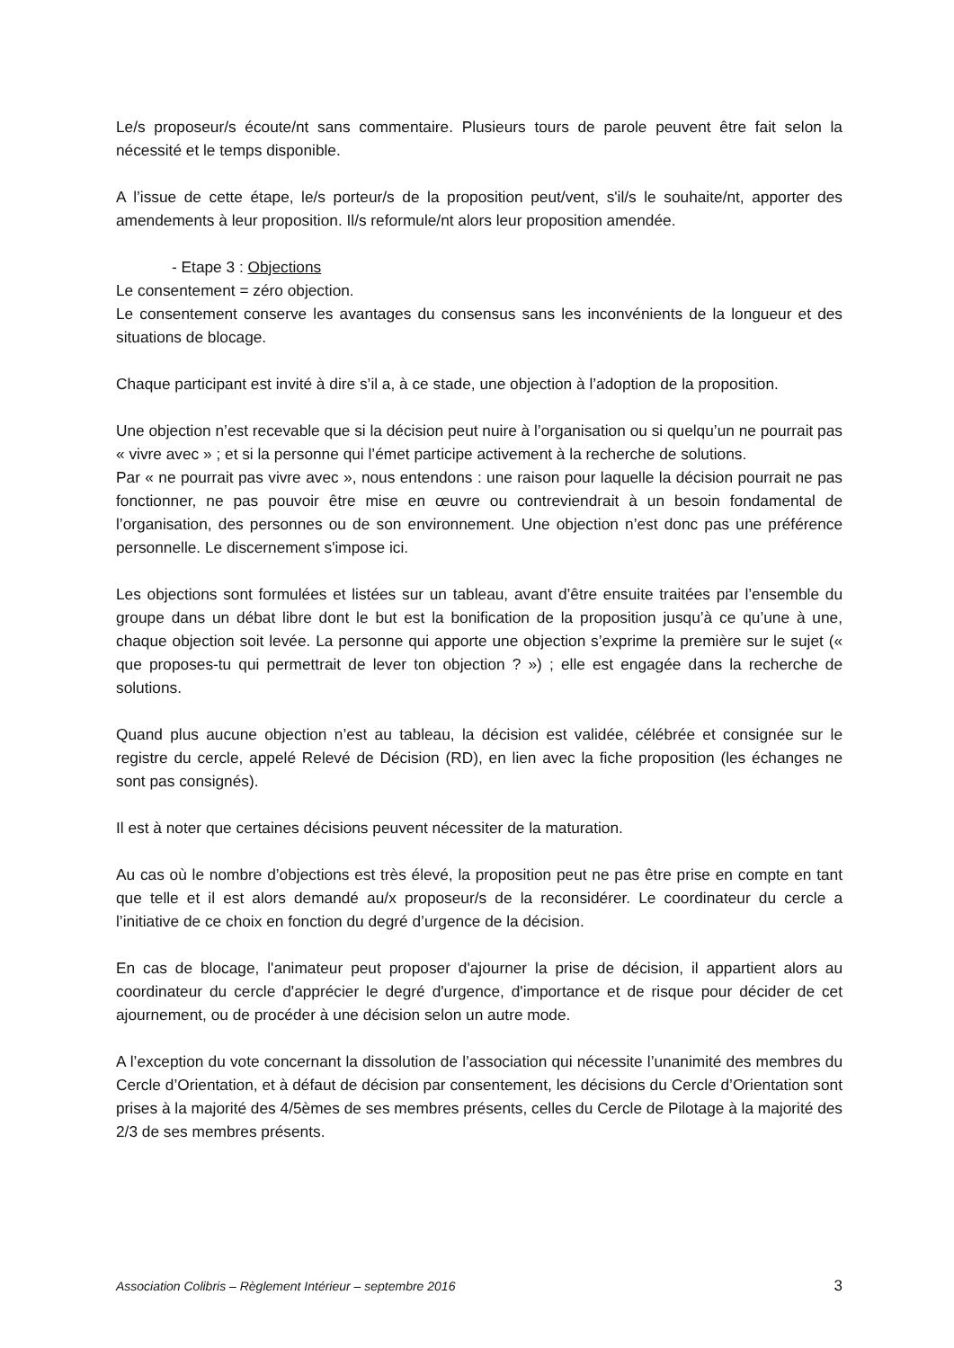Le/s proposeur/s écoute/nt sans commentaire. Plusieurs tours de parole peuvent être fait selon la nécessité et le temps disponible.
A l’issue de cette étape, le/s porteur/s de la proposition peut/vent, s'il/s le souhaite/nt, apporter des amendements à leur proposition. Il/s reformule/nt alors leur proposition amendée.
- Etape 3 : Objections
Le consentement = zéro objection.
Le consentement conserve les avantages du consensus sans les inconvénients de la longueur et des situations de blocage.
Chaque participant est invité à dire s’il a, à ce stade, une objection à l’adoption de la proposition.
Une objection n’est recevable que si la décision peut nuire à l’organisation ou si quelqu’un ne pourrait pas « vivre avec » ; et si la personne qui l’émet participe activement à la recherche de solutions.
Par « ne pourrait pas vivre avec », nous entendons : une raison pour laquelle la décision pourrait ne pas fonctionner, ne pas pouvoir être mise en œuvre ou contreviendrait à un besoin fondamental de l’organisation, des personnes ou de son environnement. Une objection n’est donc pas une préférence personnelle. Le discernement s'impose ici.
Les objections sont formulées et listées sur un tableau, avant d’être ensuite traitées par l’ensemble du groupe dans un débat libre dont le but est la bonification de la proposition jusqu’à ce qu’une à une, chaque objection soit levée. La personne qui apporte une objection s’exprime la première sur le sujet (« que proposes-tu qui permettrait de lever ton objection ? ») ; elle est engagée dans la recherche de solutions.
Quand plus aucune objection n’est au tableau, la décision est validée, célébrée et consignée sur le registre du cercle, appelé Relevé de Décision (RD), en lien avec la fiche proposition (les échanges ne sont pas consignés).
Il est à noter que certaines décisions peuvent nécessiter de la maturation.
Au cas où le nombre d’objections est très élevé, la proposition peut ne pas être prise en compte en tant que telle et il est alors demandé au/x proposeur/s de la reconsidérer. Le coordinateur du cercle a l’initiative de ce choix en fonction du degré d’urgence de la décision.
En cas de blocage, l'animateur peut proposer d'ajourner la prise de décision, il appartient alors au coordinateur du cercle d'apprécier le degré d'urgence, d'importance et de risque pour décider de cet ajournement, ou de procéder à une décision selon un autre mode.
A l’exception du vote concernant la dissolution de l’association qui nécessite l’unanimité des membres du Cercle d’Orientation, et à défaut de décision par consentement, les décisions du Cercle d’Orientation sont prises à la majorité des 4/5èmes de ses membres présents, celles du Cercle de Pilotage à la majorité des 2/3 de ses membres présents.
Association Colibris – Règlement Intérieur – septembre 2016 3